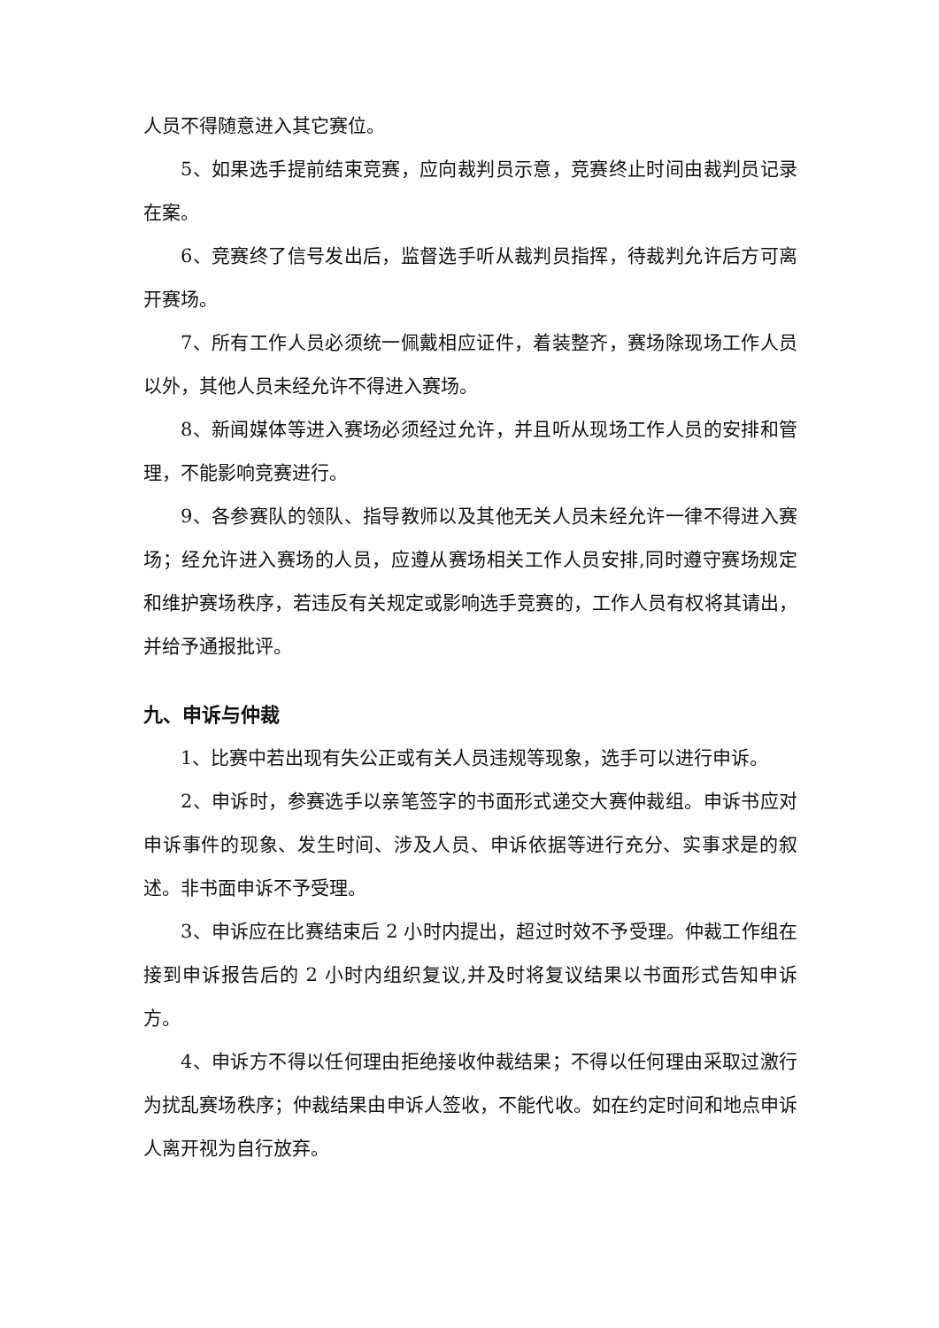人员不得随意进入其它赛位。
5、如果选手提前结束竞赛，应向裁判员示意，竞赛终止时间由裁判员记录在案。
6、竞赛终了信号发出后，监督选手听从裁判员指挥，待裁判允许后方可离开赛场。
7、所有工作人员必须统一佩戴相应证件，着装整齐，赛场除现场工作人员以外，其他人员未经允许不得进入赛场。
8、新闻媒体等进入赛场必须经过允许，并且听从现场工作人员的安排和管理，不能影响竞赛进行。
9、各参赛队的领队、指导教师以及其他无关人员未经允许一律不得进入赛场；经允许进入赛场的人员，应遵从赛场相关工作人员安排,同时遵守赛场规定和维护赛场秩序，若违反有关规定或影响选手竞赛的，工作人员有权将其请出，并给予通报批评。
九、申诉与仲裁
1、比赛中若出现有失公正或有关人员违规等现象，选手可以进行申诉。
2、申诉时，参赛选手以亲笔签字的书面形式递交大赛仲裁组。申诉书应对申诉事件的现象、发生时间、涉及人员、申诉依据等进行充分、实事求是的叙述。非书面申诉不予受理。
3、申诉应在比赛结束后 2 小时内提出，超过时效不予受理。仲裁工作组在接到申诉报告后的 2 小时内组织复议,并及时将复议结果以书面形式告知申诉方。
4、申诉方不得以任何理由拒绝接收仲裁结果；不得以任何理由采取过激行为扰乱赛场秩序；仲裁结果由申诉人签收，不能代收。如在约定时间和地点申诉人离开视为自行放弃。